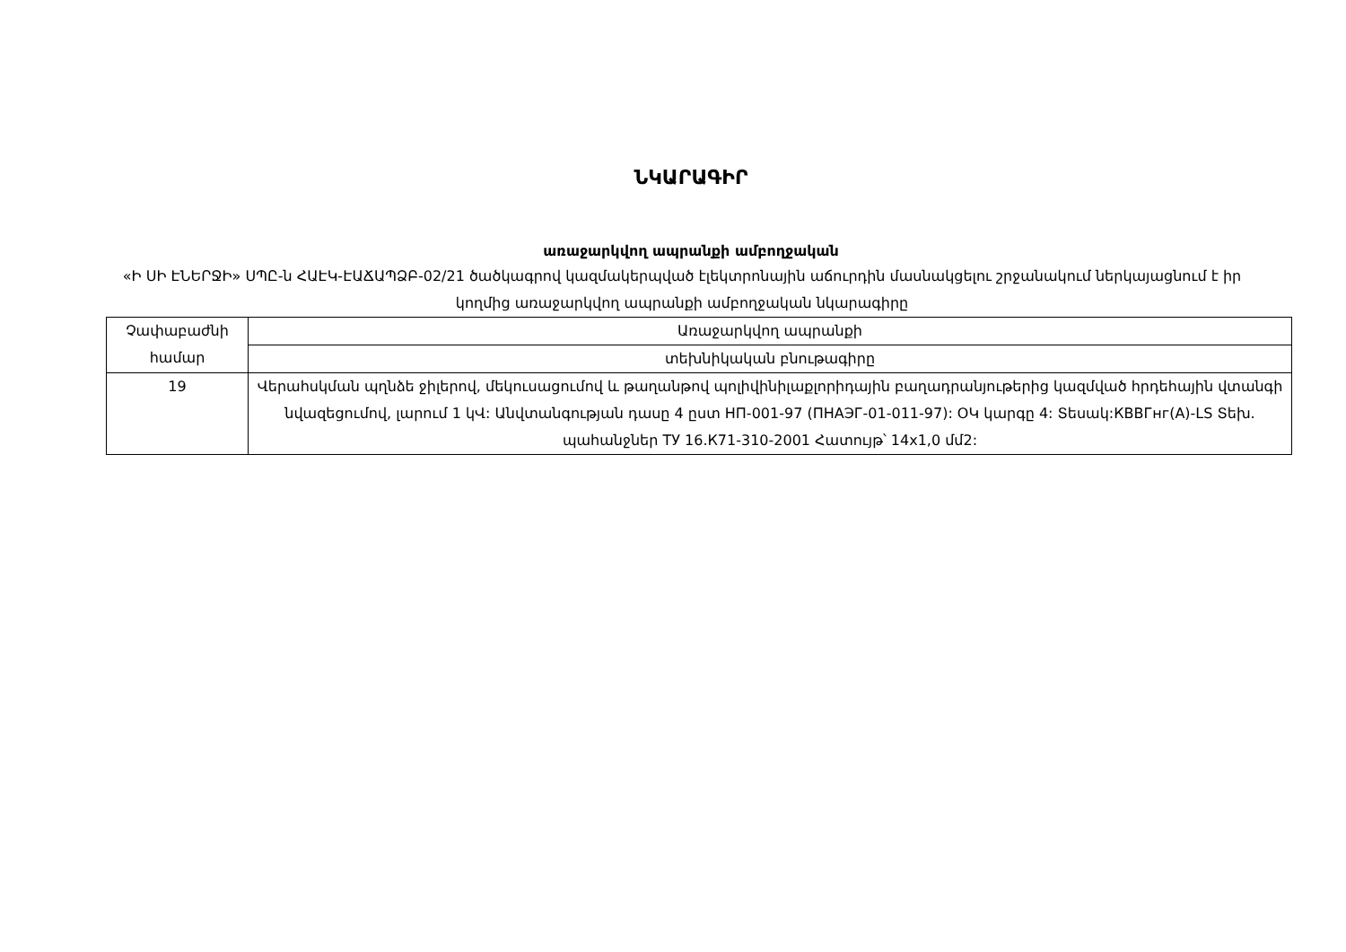ՆԿԱՐԱԳԻՐ
առաջարկվող ապրանքի ամբողջական
«Ի ՍԻ ԷՆԵՐՋԻ» ՍՊԸ-ն ՀԱԷԿ-ԷԱՃԱՊՁԲ-02/21 ծածկագրով կազմակերպված էլեկտրոնային աճուրդին մասնակցելու շրջանակում ներկայացնում է իր կողմից առաջարկվող ապրանքի ամբողջական նկարագիրը
| Չափաբաժնի համար | Առաջարկվող ապրանքի |
| | տեխնիկական բնութագիրը |
| 19 | Վերահսկման պղնձե ջիլերով, մեկուսացումով և թաղանթով պոլիվինիլաքլորիդային բաղադրանյութերից կազմված հրդեհային վտանգի նվազեցումով, լարում 1 կՎ: Անվտանգության դասը 4 ըստ НП-001-97 (ПНАЭГ-01-011-97): ՕԿ կարգը 4: Տեսակ:КВВГнг(А)-LS Տեխ. պահանջներ ТУ 16.К71-310-2001 Հատույթ՝ 14x1,0 մմ2: |